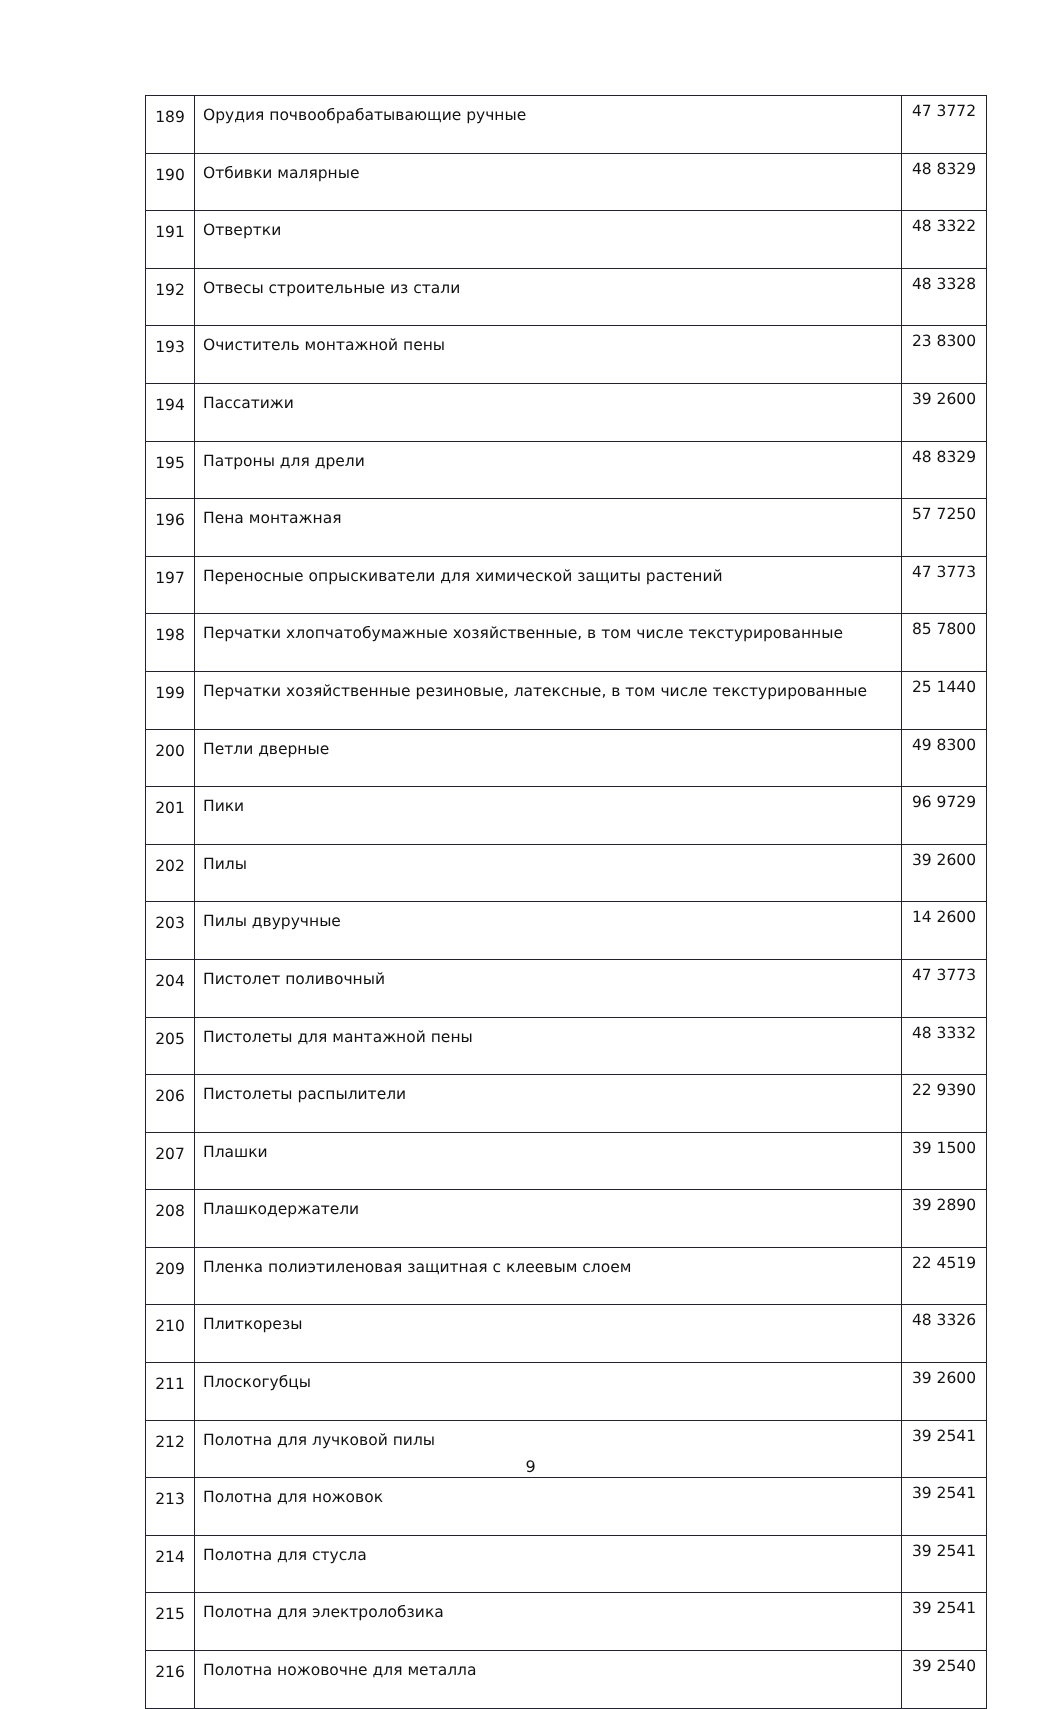| 189 | Орудия почвообрабатывающие ручные | 47 3772 |
| 190 | Отбивки малярные | 48 8329 |
| 191 | Отвертки | 48 3322 |
| 192 | Отвесы строительные из стали | 48 3328 |
| 193 | Очиститель монтажной пены | 23 8300 |
| 194 | Пассатижи | 39 2600 |
| 195 | Патроны для дрели | 48 8329 |
| 196 | Пена монтажная | 57 7250 |
| 197 | Переносные опрыскиватели для химической защиты растений | 47 3773 |
| 198 | Перчатки хлопчатобумажные хозяйственные, в том числе текстурированные | 85 7800 |
| 199 | Перчатки хозяйственные резиновые, латексные, в том числе текстурированные | 25 1440 |
| 200 | Петли дверные | 49 8300 |
| 201 | Пики | 96 9729 |
| 202 | Пилы | 39 2600 |
| 203 | Пилы двуручные | 14 2600 |
| 204 | Пистолет поливочный | 47 3773 |
| 205 | Пистолеты для мантажной пены | 48 3332 |
| 206 | Пистолеты распылители | 22 9390 |
| 207 | Плашки | 39 1500 |
| 208 | Плашкодержатели | 39 2890 |
| 209 | Пленка полиэтиленовая защитная с клеевым слоем | 22 4519 |
| 210 | Плиткорезы | 48 3326 |
| 211 | Плоскогубцы | 39 2600 |
| 212 | Полотна для лучковой пилы | 39 2541 |
| 213 | Полотна для ножовок | 39 2541 |
| 214 | Полотна для стусла | 39 2541 |
| 215 | Полотна для электролобзика | 39 2541 |
| 216 | Полотна ножовочне для металла | 39 2540 |
9